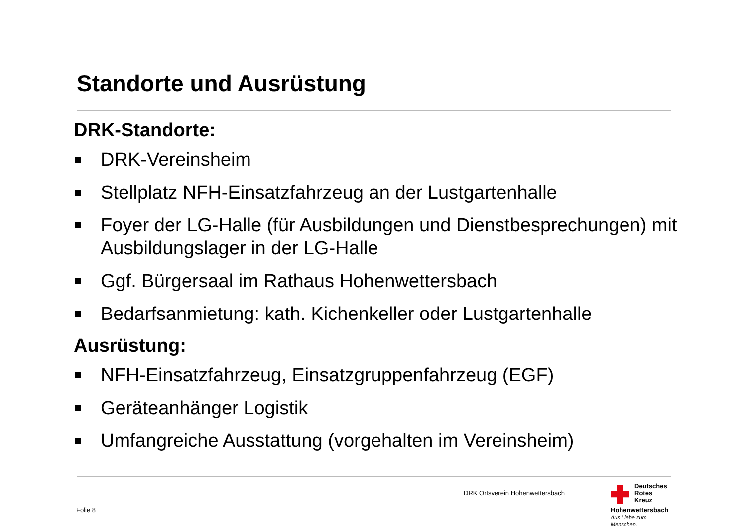Standorte und Ausrüstung
DRK-Standorte:
DRK-Vereinsheim
Stellplatz NFH-Einsatzfahrzeug an der Lustgartenhalle
Foyer der LG-Halle (für Ausbildungen und Dienstbesprechungen) mit Ausbildungslager in der LG-Halle
Ggf. Bürgersaal im Rathaus Hohenwettersbach
Bedarfsanmietung: kath. Kichenkeller oder Lustgartenhalle
Ausrüstung:
NFH-Einsatzfahrzeug, Einsatzgruppenfahrzeug (EGF)
Geräteanhänger Logistik
Umfangreiche Ausstattung (vorgehalten im Vereinsheim)
DRK Ortsverein Hohenwettersbach
Folie 8
Deutsches
Rotes
Kreuz
Hohenwettersbach
Aus Liebe zum Menschen.